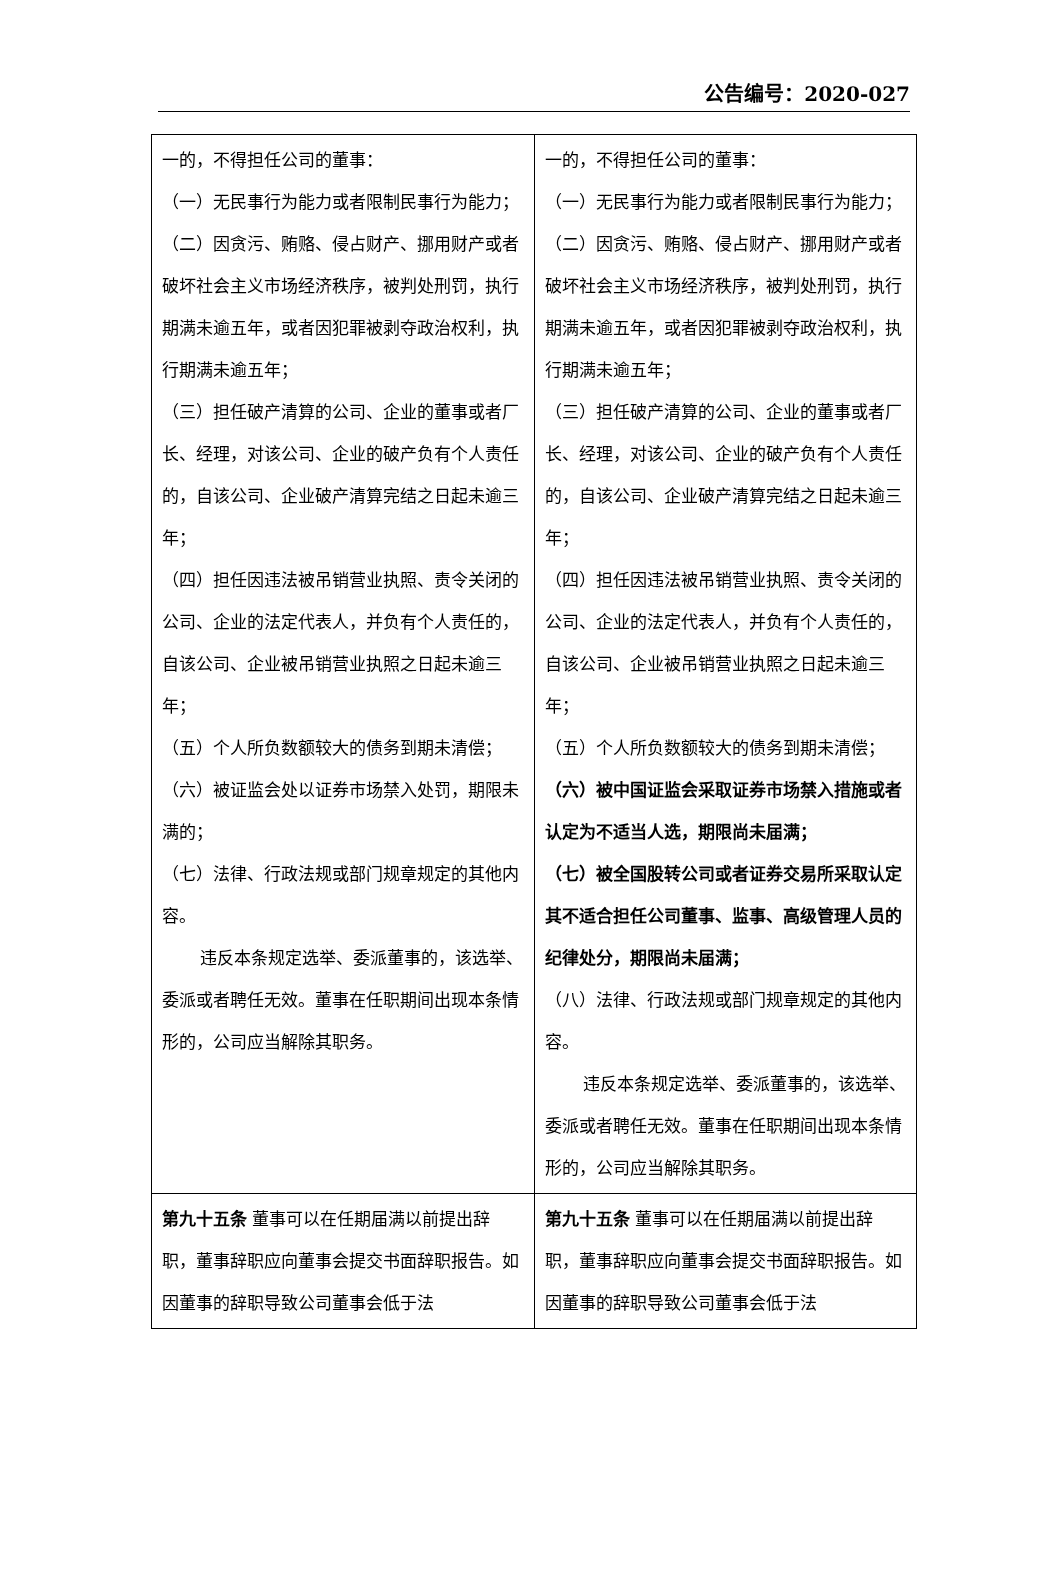公告编号：2020-027
| 一的，不得担任公司的董事： （一）无民事行为能力或者限制民事行为能力； （二）因贪污、贿赂、侵占财产、挪用财产或者破坏社会主义市场经济秩序，被判处刑罚，执行期满未逾五年，或者因犯罪被剥夺政治权利，执行期满未逾五年； （三）担任破产清算的公司、企业的董事或者厂长、经理，对该公司、企业的破产负有个人责任的，自该公司、企业破产清算完结之日起未逾三年； （四）担任因违法被吊销营业执照、责令关闭的公司、企业的法定代表人，并负有个人责任的，自该公司、企业被吊销营业执照之日起未逾三年； （五）个人所负数额较大的债务到期未清偿； （六）被证监会处以证券市场禁入处罚，期限未满的； （七）法律、行政法规或部门规章规定的其他内容。 违反本条规定选举、委派董事的，该选举、委派或者聘任无效。董事在任职期间出现本条情形的，公司应当解除其职务。 | 一的，不得担任公司的董事： （一）无民事行为能力或者限制民事行为能力； （二）因贪污、贿赂、侵占财产、挪用财产或者破坏社会主义市场经济秩序，被判处刑罚，执行期满未逾五年，或者因犯罪被剥夺政治权利，执行期满未逾五年； （三）担任破产清算的公司、企业的董事或者厂长、经理，对该公司、企业的破产负有个人责任的，自该公司、企业破产清算完结之日起未逾三年； （四）担任因违法被吊销营业执照、责令关闭的公司、企业的法定代表人，并负有个人责任的，自该公司、企业被吊销营业执照之日起未逾三年； （五）个人所负数额较大的债务到期未清偿； （六）被中国证监会采取证券市场禁入措施或者认定为不适当人选，期限尚未届满； （七）被全国股转公司或者证券交易所采取认定其不适合担任公司董事、监事、高级管理人员的纪律处分，期限尚未届满； （八）法律、行政法规或部门规章规定的其他内容。 违反本条规定选举、委派董事的，该选举、委派或者聘任无效。董事在任职期间出现本条情形的，公司应当解除其职务。 |
| 第九十五条 董事可以在任期届满以前提出辞职，董事辞职应向董事会提交书面辞职报告。如因董事的辞职导致公司董事会低于法 | 第九十五条 董事可以在任期届满以前提出辞职，董事辞职应向董事会提交书面辞职报告。如因董事的辞职导致公司董事会低于法 |